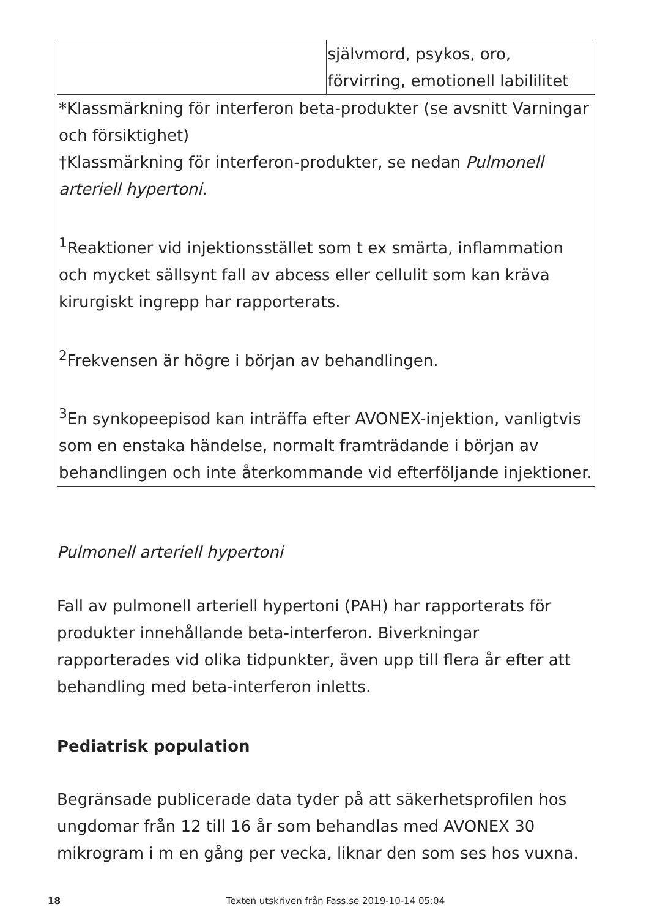| | självmord, psykos, oro, förvirring, emotionell labililitet |
| *Klassmärkning för interferon beta-produkter (se avsnitt Varningar och försiktighet) †Klassmärkning för interferon-produkter, se nedan Pulmonell arteriell hypertoni. <sup>1</sup> Reaktioner vid injektionsstället som t ex smärta, inflammation och mycket sällsynt fall av abcess eller cellulit som kan kräva kirurgiskt ingrepp har rapporterats. <sup>2</sup> Frekvensen är högre i början av behandlingen. <sup>3</sup> En synkopeepisod kan inträffa efter AVONEX-injektion, vanligtvis som en enstaka händelse, normalt framträdande i början av behandlingen och inte återkommande vid efterföljande injektioner. | |
Pulmonell arteriell hypertoni
Fall av pulmonell arteriell hypertoni (PAH) har rapporterats för produkter innehållande beta-interferon. Biverkningar rapporterades vid olika tidpunkter, även upp till flera år efter att behandling med beta-interferon inletts.
Pediatrisk population
Begränsade publicerade data tyder på att säkerhetsprofilen hos ungdomar från 12 till 16 år som behandlas med AVONEX 30 mikrogram i m en gång per vecka, liknar den som ses hos vuxna.
18 Texten utskriven från Fass.se 2019-10-14 05:04